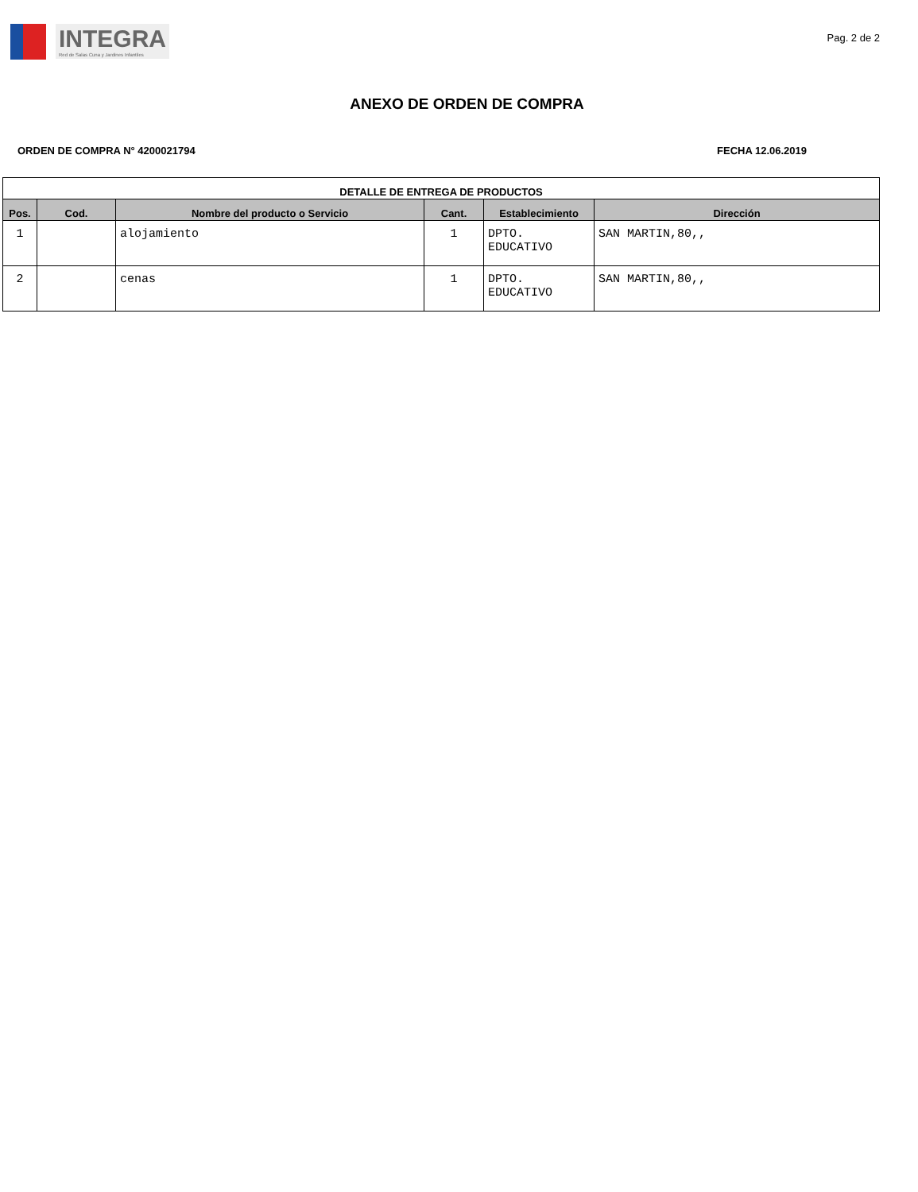INTEGRA
Red de Salas Cuna y Jardines Infantiles
Pag. 2 de 2
ANEXO DE ORDEN DE COMPRA
ORDEN DE COMPRA N° 4200021794 FECHA 12.06.2019
| DETALLE DE ENTREGA DE PRODUCTOS | | | | | |
| --- | --- | --- | --- | --- | --- |
| Pos. | Cod. | Nombre del producto o Servicio | Cant. | Establecimiento | Dirección |
| 1 | | alojamiento | 1 | DPTO. EDUCATIVO | SAN MARTIN,80,, |
| 2 | | cenas | 1 | DPTO. EDUCATIVO | SAN MARTIN,80,, |